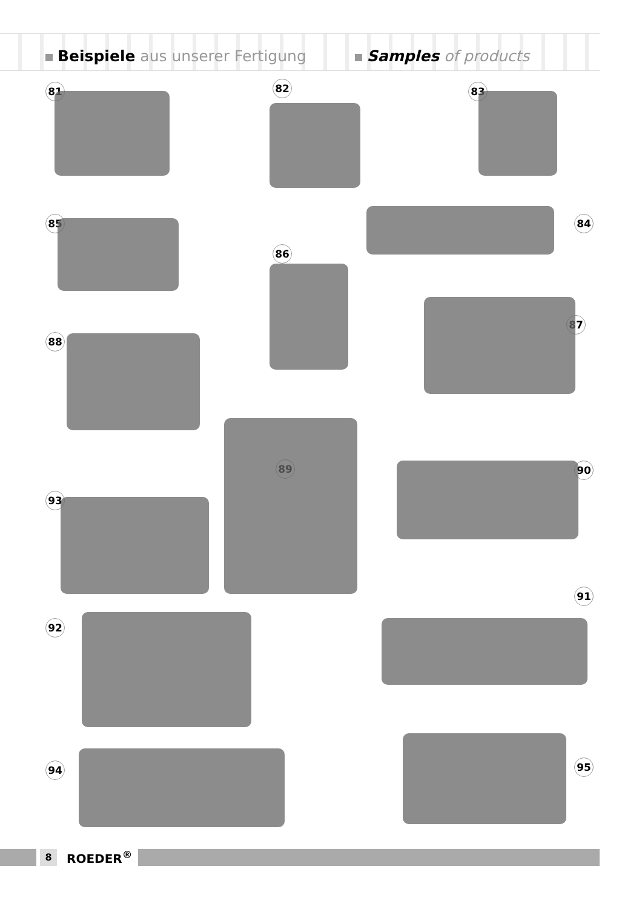Beispiele aus unserer Fertigung
Samples of products
81 82 83
85 84
86
87
88
89 90
93
91
92
94 95
8
ROEDER<sup>®</sup>